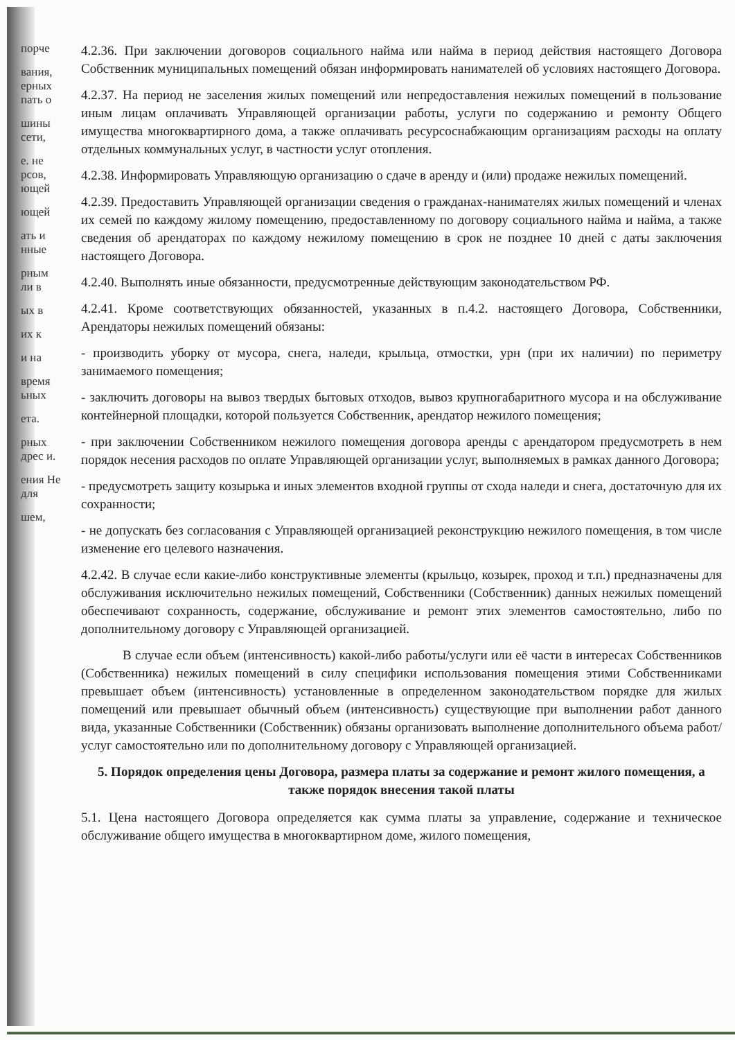порче
вания, ерных пать о
шины сети,
е. не рсов, ющей
ющей
ать и нные
рным ли в
ых в
их к
и на
время ьных
ета.
рных дрес и.
ения Не для
шем,
4.2.36. При заключении договоров социального найма или найма в период действия настоящего Договора Собственник муниципальных помещений обязан информировать нанимателей об условиях настоящего Договора.
4.2.37. На период не заселения жилых помещений или непредоставления нежилых помещений в пользование иным лицам оплачивать Управляющей организации работы, услуги по содержанию и ремонту Общего имущества многоквартирного дома, а также оплачивать ресурсоснабжающим организациям расходы на оплату отдельных коммунальных услуг, в частности услуг отопления.
4.2.38. Информировать Управляющую организацию о сдаче в аренду и (или) продаже нежилых помещений.
4.2.39. Предоставить Управляющей организации сведения о гражданах-нанимателях жилых помещений и членах их семей по каждому жилому помещению, предоставленному по договору социального найма и найма, а также сведения об арендаторах по каждому нежилому помещению в срок не позднее 10 дней с даты заключения настоящего Договора.
4.2.40. Выполнять иные обязанности, предусмотренные действующим законодательством РФ.
4.2.41. Кроме соответствующих обязанностей, указанных в п.4.2. настоящего Договора, Собственники, Арендаторы нежилых помещений обязаны:
- производить уборку от мусора, снега, наледи, крыльца, отмостки, урн (при их наличии) по периметру занимаемого помещения;
- заключить договоры на вывоз твердых бытовых отходов, вывоз крупногабаритного мусора и на обслуживание контейнерной площадки, которой пользуется Собственник, арендатор нежилого помещения;
- при заключении Собственником нежилого помещения договора аренды с арендатором предусмотреть в нем порядок несения расходов по оплате Управляющей организации услуг, выполняемых в рамках данного Договора;
- предусмотреть защиту козырька и иных элементов входной группы от схода наледи и снега, достаточную для их сохранности;
- не допускать без согласования с Управляющей организацией реконструкцию нежилого помещения, в том числе изменение его целевого назначения.
4.2.42. В случае если какие-либо конструктивные элементы (крыльцо, козырек, проход и т.п.) предназначены для обслуживания исключительно нежилых помещений, Собственники (Собственник) данных нежилых помещений обеспечивают сохранность, содержание, обслуживание и ремонт этих элементов самостоятельно, либо по дополнительному договору с Управляющей организацией.
В случае если объем (интенсивность) какой-либо работы/услуги или её части в интересах Собственников (Собственника) нежилых помещений в силу специфики использования помещения этими Собственниками превышает объем (интенсивность) установленные в определенном законодательством порядке для жилых помещений или превышает обычный объем (интенсивность) существующие при выполнении работ данного вида, указанные Собственники (Собственник) обязаны организовать выполнение дополнительного объема работ/услуг самостоятельно или по дополнительному договору с Управляющей организацией.
5. Порядок определения цены Договора, размера платы за содержание и ремонт жилого помещения, а также порядок внесения такой платы
5.1. Цена настоящего Договора определяется как сумма платы за управление, содержание и техническое обслуживание общего имущества в многоквартирном доме, жилого помещения,